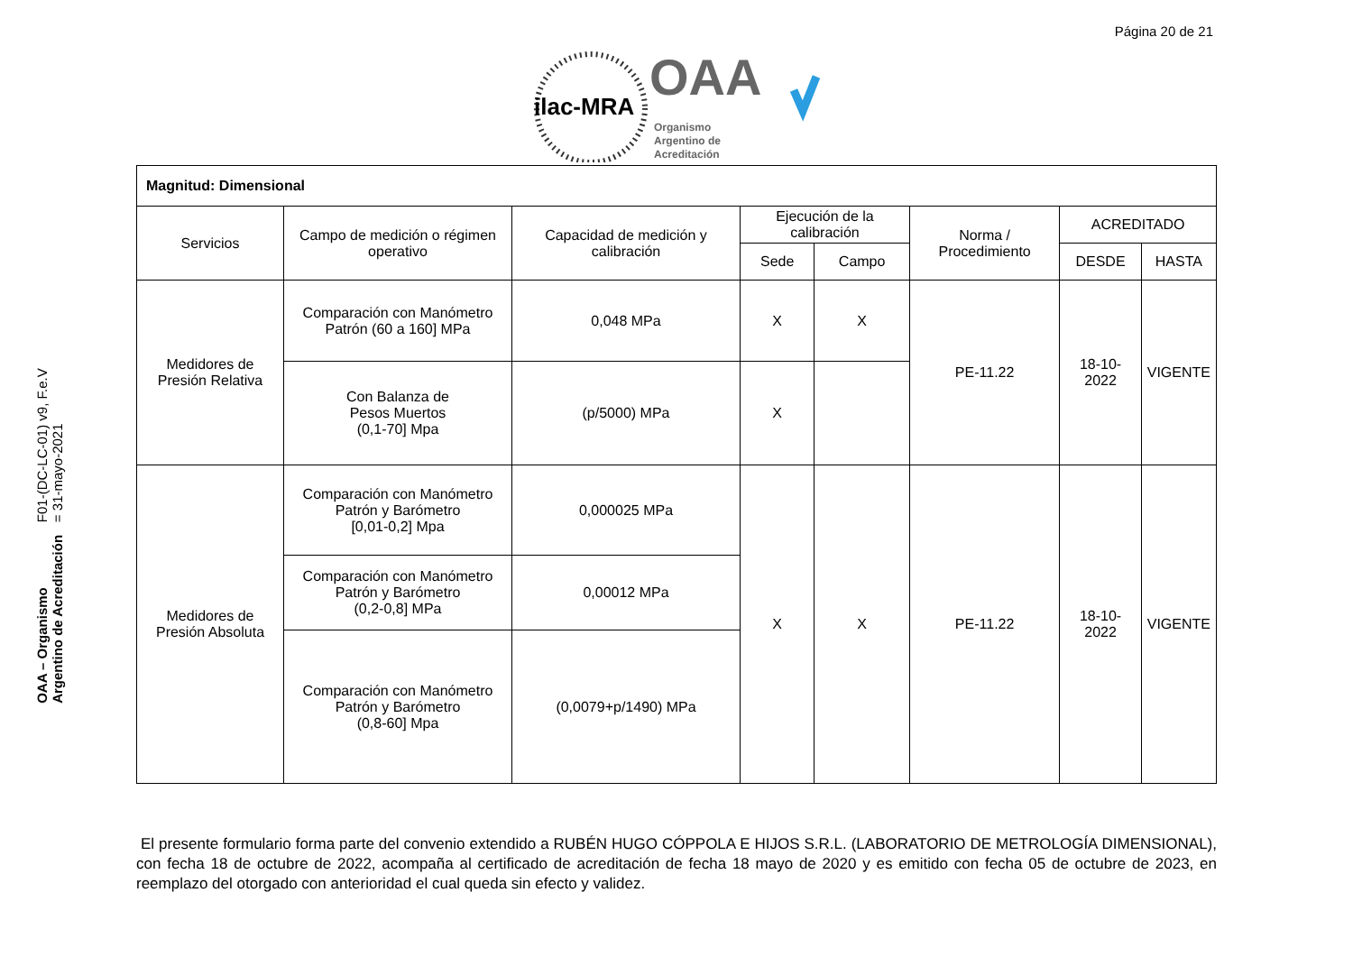Página 20 de 21
ilac-MRA
OAA
Organismo
Argentino de
Acreditación
OAA – Organismo Argentino de Acreditación
F01-(DC-LC-01) v9, F.e.V = 31-mayo-2021
| Magnitud: Dimensional | | | | | | | |
| Servicios | Campo de medición o régimen operativo | Capacidad de medición y calibración | Ejecución de la calibración | | Norma / Procedimiento | ACREDITADO | |
| | | | Sede | Campo | | DESDE | HASTA |
| Medidores de Presión Relativa | Comparación con Manómetro Patrón (60 a 160] MPa | 0,048 MPa | X | X | PE-11.22 | 18-10-2022 | VIGENTE |
| | Con Balanza de Pesos Muertos (0,1-70] Mpa | (p/5000) MPa | X | | | | |
| Medidores de Presión Absoluta | Comparación con Manómetro Patrón y Barómetro [0,01-0,2] Mpa | 0,000025 MPa | X | X | PE-11.22 | 18-10-2022 | VIGENTE |
| | Comparación con Manómetro Patrón y Barómetro (0,2-0,8] MPa | 0,00012 MPa | | | | | |
| | Comparación con Manómetro Patrón y Barómetro (0,8-60] Mpa | (0,0079+p/1490) MPa | | | | | |
El presente formulario forma parte del convenio extendido a RUBÉN HUGO CÓPPOLA E HIJOS S.R.L. (LABORATORIO DE METROLOGÍA DIMENSIONAL), con fecha 18 de octubre de 2022, acompaña al certificado de acreditación de fecha 18 mayo de 2020 y es emitido con fecha 05 de octubre de 2023, en reemplazo del otorgado con anterioridad el cual queda sin efecto y validez.